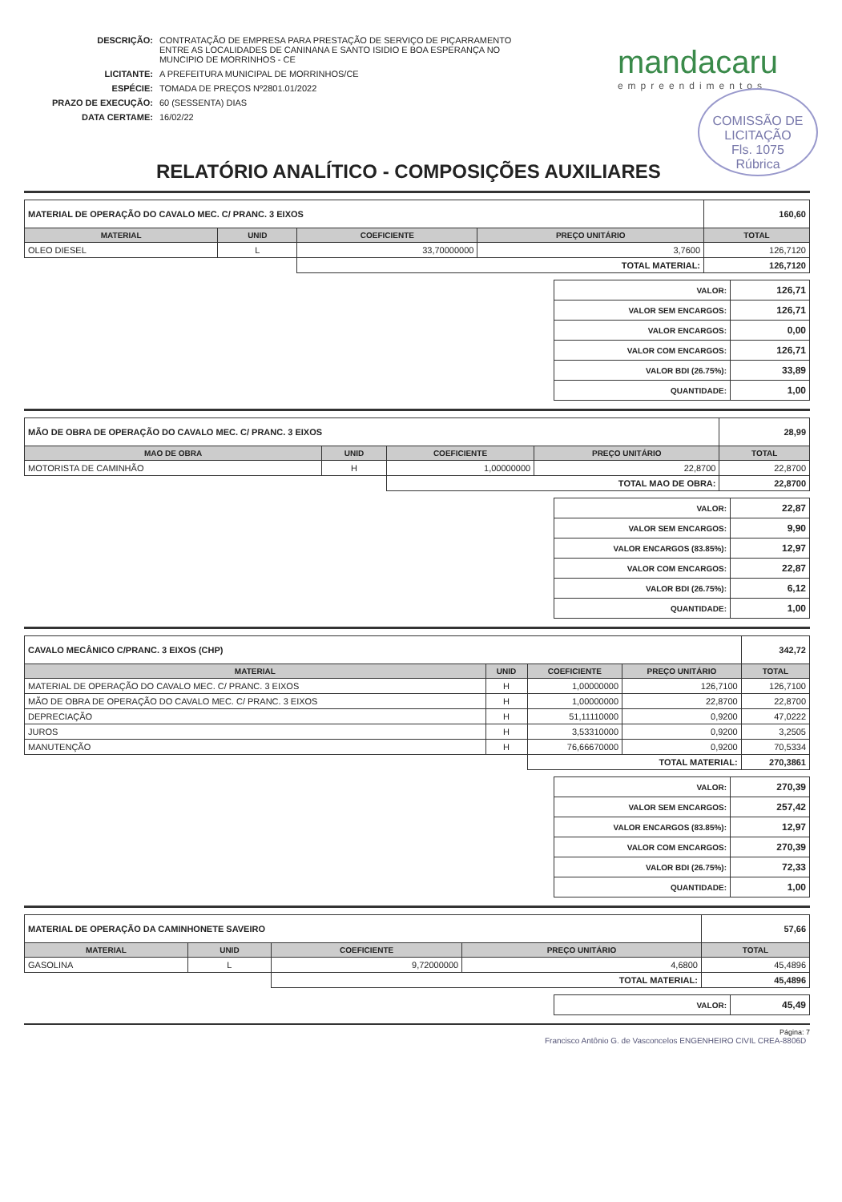| DESCRIÇÃO: | CONTRATAÇÃO DE EMPRESA PARA PRESTAÇÃO DE SERVIÇO DE PIÇARRAMENTO ENTRE AS LOCALIDADES DE CANINANA E SANTO ISIDIO E BOA ESPERANÇA NO MUNCIPIO DE MORRINHOS - CE |
| LICITANTE: | A PREFEITURA MUNICIPAL DE MORRINHOS/CE |
| ESPÉCIE: | TOMADA DE PREÇOS Nº2801.01/2022 |
| PRAZO DE EXECUÇÃO: | 60 (SESSENTA) DIAS |
| DATA CERTAME: | 16/02/22 |
mandacaru
empreendimentos
COMISSÃO DE LICITAÇÃO
Fls. 1075
Rúbrica
RELATÓRIO ANALÍTICO - COMPOSIÇÕES AUXILIARES
| MATERIAL DE OPERAÇÃO DO CAVALO MEC. C/ PRANC. 3 EIXOS | | | | 160,60 |
| MATERIAL | UNID | COEFICIENTE | PREÇO UNITÁRIO | TOTAL |
| OLEO DIESEL | L | 33,70000000 | 3,7600 | 126,7120 |
| | | TOTAL MATERIAL: | | 126,7120 |
| VALOR: | 126,71 |
| VALOR SEM ENCARGOS: | 126,71 |
| VALOR ENCARGOS: | 0,00 |
| VALOR COM ENCARGOS: | 126,71 |
| VALOR BDI (26.75%): | 33,89 |
| QUANTIDADE: | 1,00 |
| MÃO DE OBRA DE OPERAÇÃO DO CAVALO MEC. C/ PRANC. 3 EIXOS | | | | 28,99 |
| MAO DE OBRA | UNID | COEFICIENTE | PREÇO UNITÁRIO | TOTAL |
| MOTORISTA DE CAMINHÃO | H | 1,00000000 | 22,8700 | 22,8700 |
| | | TOTAL MAO DE OBRA: | | 22,8700 |
| VALOR: | 22,87 |
| VALOR SEM ENCARGOS: | 9,90 |
| VALOR ENCARGOS (83.85%): | 12,97 |
| VALOR COM ENCARGOS: | 22,87 |
| VALOR BDI (26.75%): | 6,12 |
| QUANTIDADE: | 1,00 |
| CAVALO MECÂNICO C/PRANC. 3 EIXOS (CHP) | | | | 342,72 |
| MATERIAL | UNID | COEFICIENTE | PREÇO UNITÁRIO | TOTAL |
| MATERIAL DE OPERAÇÃO DO CAVALO MEC. C/ PRANC. 3 EIXOS | H | 1,00000000 | 126,7100 | 126,7100 |
| MÃO DE OBRA DE OPERAÇÃO DO CAVALO MEC. C/ PRANC. 3 EIXOS | H | 1,00000000 | 22,8700 | 22,8700 |
| DEPRECIAÇÃO | H | 51,11110000 | 0,9200 | 47,0222 |
| JUROS | H | 3,53310000 | 0,9200 | 3,2505 |
| MANUTENÇÃO | H | 76,66670000 | 0,9200 | 70,5334 |
| | | TOTAL MATERIAL: | | 270,3861 |
| VALOR: | 270,39 |
| VALOR SEM ENCARGOS: | 257,42 |
| VALOR ENCARGOS (83.85%): | 12,97 |
| VALOR COM ENCARGOS: | 270,39 |
| VALOR BDI (26.75%): | 72,33 |
| QUANTIDADE: | 1,00 |
| MATERIAL DE OPERAÇÃO DA CAMINHONETE SAVEIRO | | | | 57,66 |
| MATERIAL | UNID | COEFICIENTE | PREÇO UNITÁRIO | TOTAL |
| GASOLINA | L | 9,72000000 | 4,6800 | 45,4896 |
| | | TOTAL MATERIAL: | | 45,4896 |
| VALOR: | 45,49 |
Página: 7
Francisco Antônio G. de Vasconcelos ENGENHEIRO CIVIL CREA-8806D